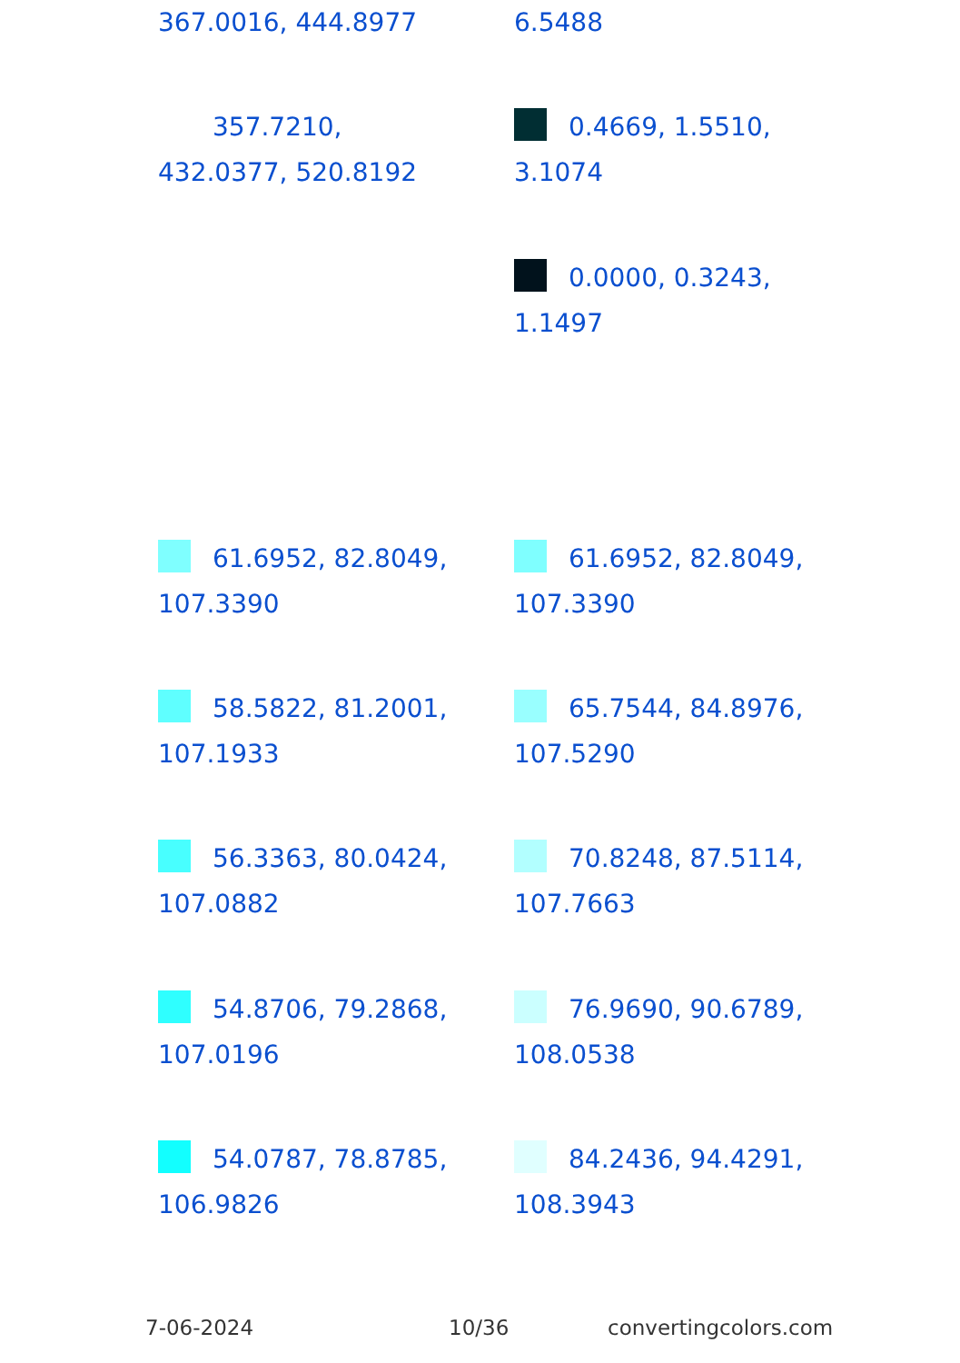367.0016, 444.8977 6.5488
357.7210, 432.0377, 520.8192
0.4669, 1.5510, 3.1074
0.0000, 0.3243, 1.1497
61.6952, 82.8049, 107.3390
61.6952, 82.8049, 107.3390
58.5822, 81.2001, 107.1933
65.7544, 84.8976, 107.5290
56.3363, 80.0424, 107.0882
70.8248, 87.5114, 107.7663
54.8706, 79.2868, 107.0196
76.9690, 90.6789, 108.0538
54.0787, 78.8785, 106.9826
84.2436, 94.4291, 108.3943
7-06-2024 10/36 convertingcolors.com